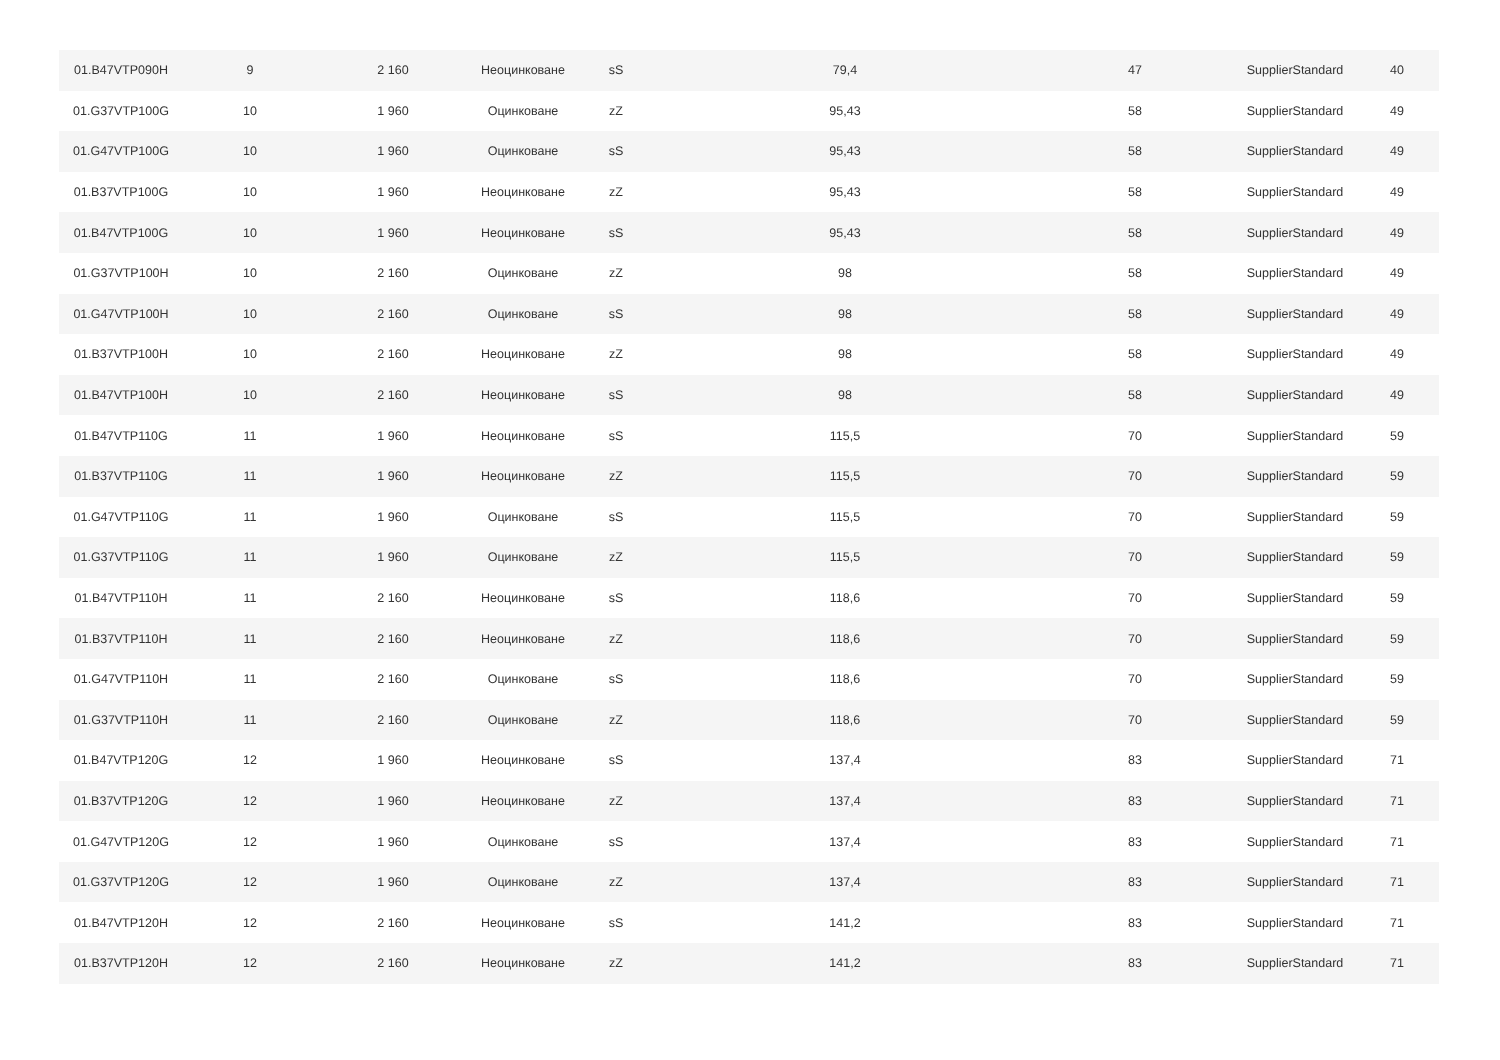| 01.B47VTP090H | 9 | 2 160 | Неоцинковане | sS | 79,4 | 47 | SupplierStandard | 40 |
| 01.G37VTP100G | 10 | 1 960 | Оцинковане | zZ | 95,43 | 58 | SupplierStandard | 49 |
| 01.G47VTP100G | 10 | 1 960 | Оцинковане | sS | 95,43 | 58 | SupplierStandard | 49 |
| 01.B37VTP100G | 10 | 1 960 | Неоцинковане | zZ | 95,43 | 58 | SupplierStandard | 49 |
| 01.B47VTP100G | 10 | 1 960 | Неоцинковане | sS | 95,43 | 58 | SupplierStandard | 49 |
| 01.G37VTP100H | 10 | 2 160 | Оцинковане | zZ | 98 | 58 | SupplierStandard | 49 |
| 01.G47VTP100H | 10 | 2 160 | Оцинковане | sS | 98 | 58 | SupplierStandard | 49 |
| 01.B37VTP100H | 10 | 2 160 | Неоцинковане | zZ | 98 | 58 | SupplierStandard | 49 |
| 01.B47VTP100H | 10 | 2 160 | Неоцинковане | sS | 98 | 58 | SupplierStandard | 49 |
| 01.B47VTP110G | 11 | 1 960 | Неоцинковане | sS | 115,5 | 70 | SupplierStandard | 59 |
| 01.B37VTP110G | 11 | 1 960 | Неоцинковане | zZ | 115,5 | 70 | SupplierStandard | 59 |
| 01.G47VTP110G | 11 | 1 960 | Оцинковане | sS | 115,5 | 70 | SupplierStandard | 59 |
| 01.G37VTP110G | 11 | 1 960 | Оцинковане | zZ | 115,5 | 70 | SupplierStandard | 59 |
| 01.B47VTP110H | 11 | 2 160 | Неоцинковане | sS | 118,6 | 70 | SupplierStandard | 59 |
| 01.B37VTP110H | 11 | 2 160 | Неоцинковане | zZ | 118,6 | 70 | SupplierStandard | 59 |
| 01.G47VTP110H | 11 | 2 160 | Оцинковане | sS | 118,6 | 70 | SupplierStandard | 59 |
| 01.G37VTP110H | 11 | 2 160 | Оцинковане | zZ | 118,6 | 70 | SupplierStandard | 59 |
| 01.B47VTP120G | 12 | 1 960 | Неоцинковане | sS | 137,4 | 83 | SupplierStandard | 71 |
| 01.B37VTP120G | 12 | 1 960 | Неоцинковане | zZ | 137,4 | 83 | SupplierStandard | 71 |
| 01.G47VTP120G | 12 | 1 960 | Оцинковане | sS | 137,4 | 83 | SupplierStandard | 71 |
| 01.G37VTP120G | 12 | 1 960 | Оцинковане | zZ | 137,4 | 83 | SupplierStandard | 71 |
| 01.B47VTP120H | 12 | 2 160 | Неоцинковане | sS | 141,2 | 83 | SupplierStandard | 71 |
| 01.B37VTP120H | 12 | 2 160 | Неоцинковане | zZ | 141,2 | 83 | SupplierStandard | 71 |